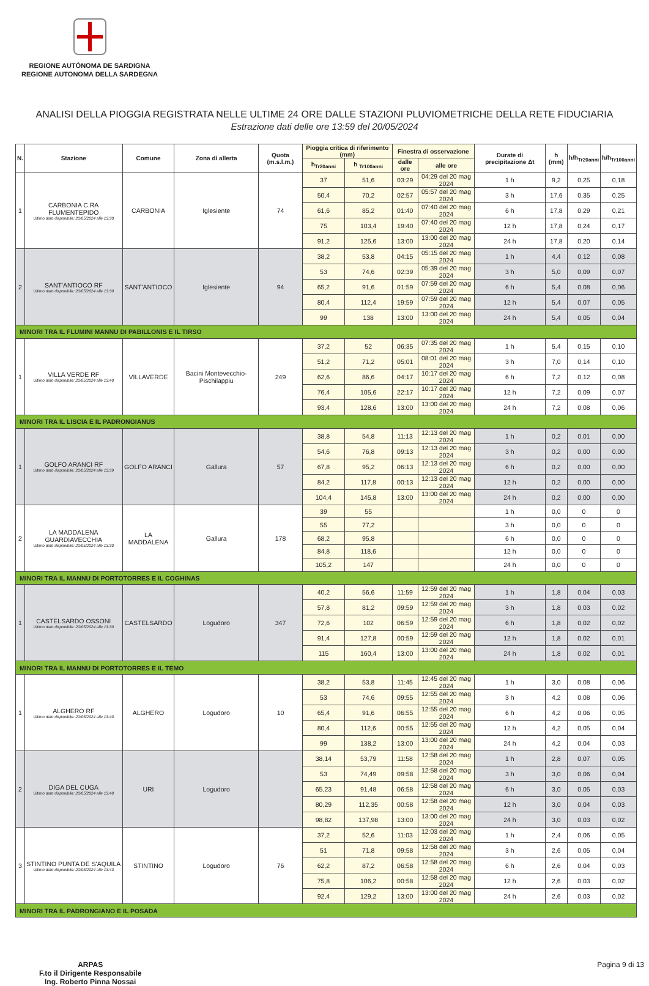REGIONE AUTÒNOMA DE SARDIGNA
REGIONE AUTONOMA DELLA SARDEGNA
ANALISI DELLA PIOGGIA REGISTRATA NELLE ULTIME 24 ORE DALLE STAZIONI PLUVIOMETRICHE DELLA RETE FIDUCIARIA
Estrazione dati delle ore 13:59 del 20/05/2024
| N. | Stazione | Comune | Zona di allerta | Quota (m.s.l.m.) | Pioggia critica di riferimento (mm) | | Finestra di osservazione | | Durate di precipitazione Δt | h (mm) | h/h<sub>Tr20anni</sub> | h/h<sub>Tr100anni</sub> |
| --- | --- | --- | --- | --- | --- | --- | --- | --- | --- | --- | --- | --- |
| | | | | | h<sub>Tr20anni</sub> | h <sub>Tr100anni</sub> | dalle ore | alle ore | | | | |
| 1 | CARBONIA C.RA FLUMENTEPIDO Ultimo dato disponibile: 20/05/2024 alle 13:30 | CARBONIA | Iglesiente | 74 | 37 | 51,6 | 03:29 | 04:29 del 20 mag 2024 | 1 h | 9,2 | 0,25 | 0,18 |
| | | | | | 50,4 | 70,2 | 02:57 | 05:57 del 20 mag 2024 | 3 h | 17,6 | 0,35 | 0,25 |
| | | | | | 61,6 | 85,2 | 01:40 | 07:40 del 20 mag 2024 | 6 h | 17,8 | 0,29 | 0,21 |
| | | | | | 75 | 103,4 | 19:40 | 07:40 del 20 mag 2024 | 12 h | 17,8 | 0,24 | 0,17 |
| | | | | | 91,2 | 125,6 | 13:00 | 13:00 del 20 mag 2024 | 24 h | 17,8 | 0,20 | 0,14 |
| 2 | SANT'ANTIOCO RF Ultimo dato disponibile: 20/05/2024 alle 13:30 | SANT'ANTIOCO | Iglesiente | 94 | 38,2 | 53,8 | 04:15 | 05:15 del 20 mag 2024 | 1 h | 4,4 | 0,12 | 0,08 |
| | | | | | 53 | 74,6 | 02:39 | 05:39 del 20 mag 2024 | 3 h | 5,0 | 0,09 | 0,07 |
| | | | | | 65,2 | 91,6 | 01:59 | 07:59 del 20 mag 2024 | 6 h | 5,4 | 0,08 | 0,06 |
| | | | | | 80,4 | 112,4 | 19:59 | 07:59 del 20 mag 2024 | 12 h | 5,4 | 0,07 | 0,05 |
| | | | | | 99 | 138 | 13:00 | 13:00 del 20 mag 2024 | 24 h | 5,4 | 0,05 | 0,04 |
| MINORI TRA IL FLUMINI MANNU DI PABILLONIS E IL TIRSO | | | | | | | | | | | | |
| 1 | VILLA VERDE RF Ultimo dato disponibile: 20/05/2024 alle 13:40 | VILLAVERDE | Bacini Montevecchio-Pischilappiu | 249 | 37,2 | 52 | 06:35 | 07:35 del 20 mag 2024 | 1 h | 5,4 | 0,15 | 0,10 |
| | | | | | 51,2 | 71,2 | 05:01 | 08:01 del 20 mag 2024 | 3 h | 7,0 | 0,14 | 0,10 |
| | | | | | 62,6 | 86,6 | 04:17 | 10:17 del 20 mag 2024 | 6 h | 7,2 | 0,12 | 0,08 |
| | | | | | 76,4 | 105,6 | 22:17 | 10:17 del 20 mag 2024 | 12 h | 7,2 | 0,09 | 0,07 |
| | | | | | 93,4 | 128,6 | 13:00 | 13:00 del 20 mag 2024 | 24 h | 7,2 | 0,08 | 0,06 |
| MINORI TRA IL LISCIA E IL PADRONGIANUS | | | | | | | | | | | | |
| 1 | GOLFO ARANCI RF Ultimo dato disponibile: 20/05/2024 alle 13:39 | GOLFO ARANCI | Gallura | 57 | 38,8 | 54,8 | 11:13 | 12:13 del 20 mag 2024 | 1 h | 0,2 | 0,01 | 0,00 |
| | | | | | 54,6 | 76,8 | 09:13 | 12:13 del 20 mag 2024 | 3 h | 0,2 | 0,00 | 0,00 |
| | | | | | 67,8 | 95,2 | 06:13 | 12:13 del 20 mag 2024 | 6 h | 0,2 | 0,00 | 0,00 |
| | | | | | 84,2 | 117,8 | 00:13 | 12:13 del 20 mag 2024 | 12 h | 0,2 | 0,00 | 0,00 |
| | | | | | 104,4 | 145,8 | 13:00 | 13:00 del 20 mag 2024 | 24 h | 0,2 | 0,00 | 0,00 |
| 2 | LA MADDALENA GUARDIAVECCHIA Ultimo dato disponibile: 20/05/2024 alle 13:30 | LA MADDALENA | Gallura | 178 | 39 | 55 | | | 1 h | 0,0 | 0 | 0 |
| | | | | | 55 | 77,2 | | | 3 h | 0,0 | 0 | 0 |
| | | | | | 68,2 | 95,8 | | | 6 h | 0,0 | 0 | 0 |
| | | | | | 84,8 | 118,6 | | | 12 h | 0,0 | 0 | 0 |
| | | | | | 105,2 | 147 | | | 24 h | 0,0 | 0 | 0 |
| MINORI TRA IL MANNU DI PORTOTORRES E IL COGHINAS | | | | | | | | | | | | |
| 1 | CASTELSARDO OSSONI Ultimo dato disponibile: 20/05/2024 alle 13:30 | CASTELSARDO | Logudoro | 347 | 40,2 | 56,6 | 11:59 | 12:59 del 20 mag 2024 | 1 h | 1,8 | 0,04 | 0,03 |
| | | | | | 57,8 | 81,2 | 09:59 | 12:59 del 20 mag 2024 | 3 h | 1,8 | 0,03 | 0,02 |
| | | | | | 72,6 | 102 | 06:59 | 12:59 del 20 mag 2024 | 6 h | 1,8 | 0,02 | 0,02 |
| | | | | | 91,4 | 127,8 | 00:59 | 12:59 del 20 mag 2024 | 12 h | 1,8 | 0,02 | 0,01 |
| | | | | | 115 | 160,4 | 13:00 | 13:00 del 20 mag 2024 | 24 h | 1,8 | 0,02 | 0,01 |
| MINORI TRA IL MANNU DI PORTOTORRES E IL TEMO | | | | | | | | | | | | |
| 1 | ALGHERO RF Ultimo dato disponibile: 20/05/2024 alle 13:40 | ALGHERO | Logudoro | 10 | 38,2 | 53,8 | 11:45 | 12:45 del 20 mag 2024 | 1 h | 3,0 | 0,08 | 0,06 |
| | | | | | 53 | 74,6 | 09:55 | 12:55 del 20 mag 2024 | 3 h | 4,2 | 0,08 | 0,06 |
| | | | | | 65,4 | 91,6 | 06:55 | 12:55 del 20 mag 2024 | 6 h | 4,2 | 0,06 | 0,05 |
| | | | | | 80,4 | 112,6 | 00:55 | 12:55 del 20 mag 2024 | 12 h | 4,2 | 0,05 | 0,04 |
| | | | | | 99 | 138,2 | 13:00 | 13:00 del 20 mag 2024 | 24 h | 4,2 | 0,04 | 0,03 |
| 2 | DIGA DEL CUGA Ultimo dato disponibile: 20/05/2024 alle 13:40 | URI | Logudoro | | 38,14 | 53,79 | 11:58 | 12:58 del 20 mag 2024 | 1 h | 2,8 | 0,07 | 0,05 |
| | | | | | 53 | 74,49 | 09:58 | 12:58 del 20 mag 2024 | 3 h | 3,0 | 0,06 | 0,04 |
| | | | | | 65,23 | 91,48 | 06:58 | 12:58 del 20 mag 2024 | 6 h | 3,0 | 0,05 | 0,03 |
| | | | | | 80,29 | 112,35 | 00:58 | 12:58 del 20 mag 2024 | 12 h | 3,0 | 0,04 | 0,03 |
| | | | | | 98,82 | 137,98 | 13:00 | 13:00 del 20 mag 2024 | 24 h | 3,0 | 0,03 | 0,02 |
| 3 | STINTINO PUNTA DE S'AQUILA Ultimo dato disponibile: 20/05/2024 alle 13:43 | STINTINO | Logudoro | 76 | 37,2 | 52,6 | 11:03 | 12:03 del 20 mag 2024 | 1 h | 2,4 | 0,06 | 0,05 |
| | | | | | 51 | 71,8 | 09:58 | 12:58 del 20 mag 2024 | 3 h | 2,6 | 0,05 | 0,04 |
| | | | | | 62,2 | 87,2 | 06:58 | 12:58 del 20 mag 2024 | 6 h | 2,6 | 0,04 | 0,03 |
| | | | | | 75,8 | 106,2 | 00:58 | 12:58 del 20 mag 2024 | 12 h | 2,6 | 0,03 | 0,02 |
| | | | | | 92,4 | 129,2 | 13:00 | 13:00 del 20 mag 2024 | 24 h | 2,6 | 0,03 | 0,02 |
| MINORI TRA IL PADRONGIANO E IL POSADA | | | | | | | | | | | | |
ARPAS
F.to il Dirigente Responsabile
Ing. Roberto Pinna Nossai
Pagina 9 di 13